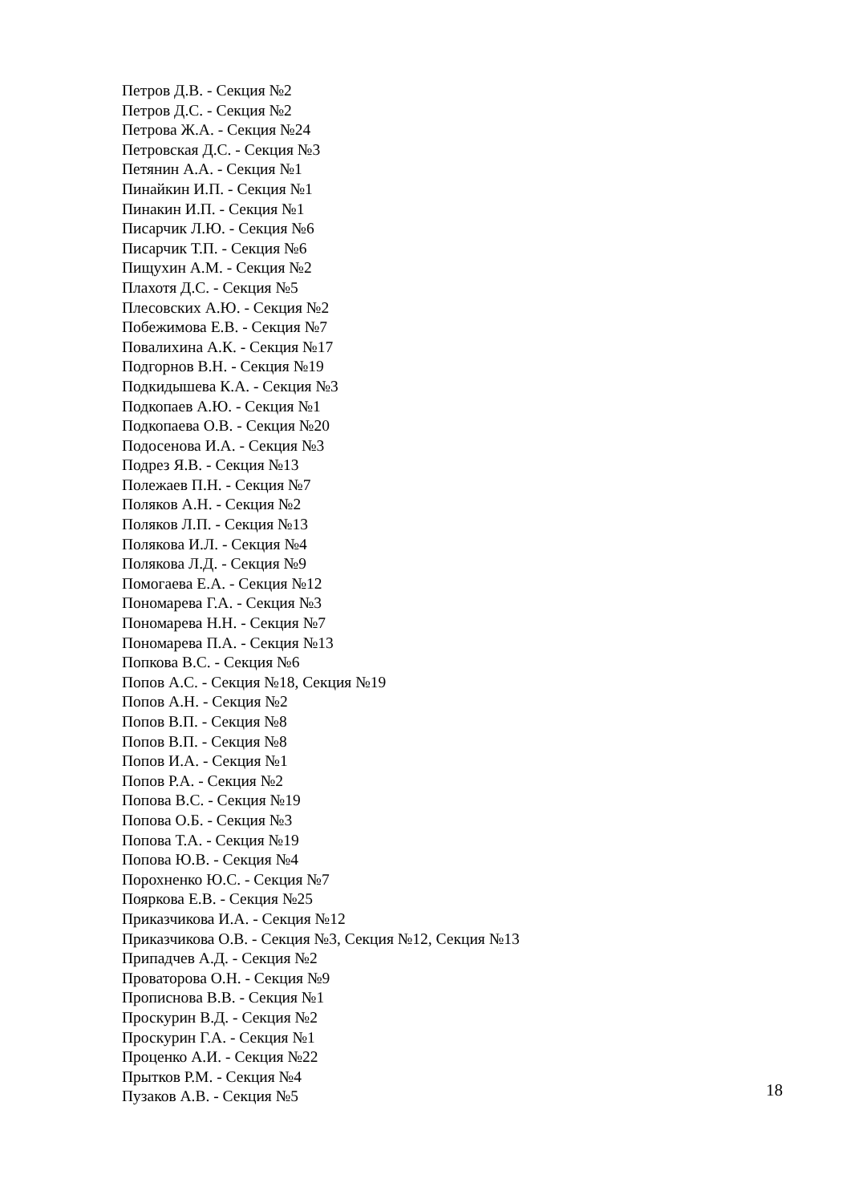Петров Д.В. - Секция №2
Петров Д.С. - Секция №2
Петрова Ж.А. - Секция №24
Петровская Д.С. - Секция №3
Петянин А.А. - Секция №1
Пинайкин И.П. - Секция №1
Пинакин И.П. - Секция №1
Писарчик Л.Ю. - Секция №6
Писарчик Т.П. - Секция №6
Пищухин А.М. - Секция №2
Плахотя Д.С. - Секция №5
Плесовских А.Ю. - Секция №2
Побежимова Е.В. - Секция №7
Повалихина А.К. - Секция №17
Подгорнов В.Н. - Секция №19
Подкидышева К.А. - Секция №3
Подкопаев А.Ю. - Секция №1
Подкопаева О.В. - Секция №20
Подосенова И.А. - Секция №3
Подрез Я.В. - Секция №13
Полежаев П.Н. - Секция №7
Поляков А.Н. - Секция №2
Поляков Л.П. - Секция №13
Полякова И.Л. - Секция №4
Полякова Л.Д. - Секция №9
Помогаева Е.А. - Секция №12
Пономарева Г.А. - Секция №3
Пономарева Н.Н. - Секция №7
Пономарева П.А. - Секция №13
Попкова В.С. - Секция №6
Попов А.С. - Секция №18, Секция №19
Попов А.Н. - Секция №2
Попов В.П. - Секция №8
Попов В.П. - Секция №8
Попов И.А. - Секция №1
Попов Р.А. - Секция №2
Попова В.С. - Секция №19
Попова О.Б. - Секция №3
Попова Т.А. - Секция №19
Попова Ю.В. - Секция №4
Порохненко Ю.С. - Секция №7
Пояркова Е.В. - Секция №25
Приказчикова И.А. - Секция №12
Приказчикова О.В. - Секция №3, Секция №12, Секция №13
Припадчев А.Д. - Секция №2
Проваторова О.Н. - Секция №9
Прописнова В.В. - Секция №1
Проскурин В.Д. - Секция №2
Проскурин Г.А. - Секция №1
Проценко А.И. - Секция №22
Прытков Р.М. - Секция №4
Пузаков А.В. - Секция №5
18